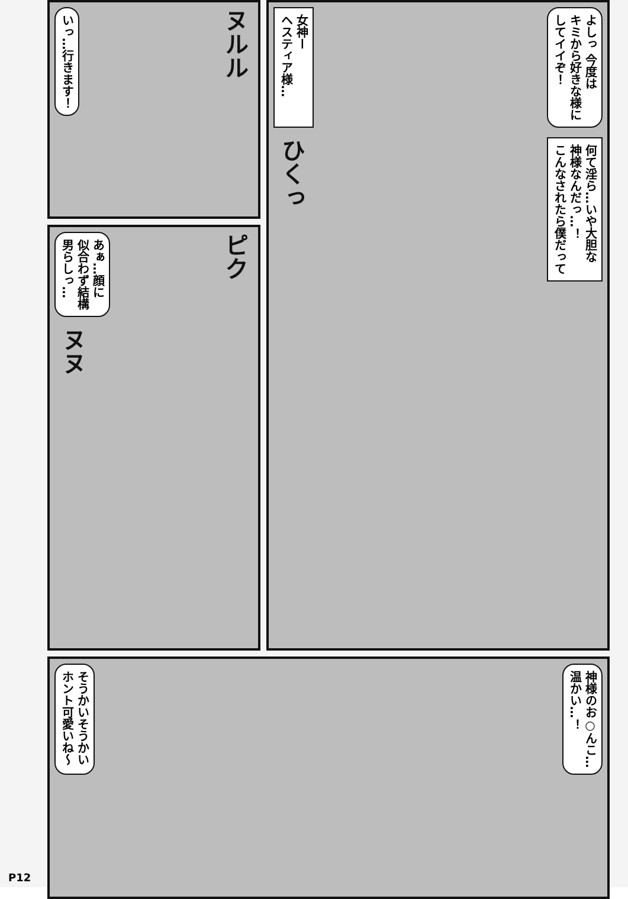いっ…行きます！
ヌルル
女神ー
ヘスティア様…
よしっ 今度は
キミから好きな様に
してイイぞ！
ひくっ
何て淫ら…いや大胆な
神様なんだっ…！
こんなされたら僕だって
あぁ…顔に
似合わず結構
男らしっ…
ピク
ヌヌ
そうかいそうかい
ホント可愛いね～
神様のお○んこ…
温かい…！
P12